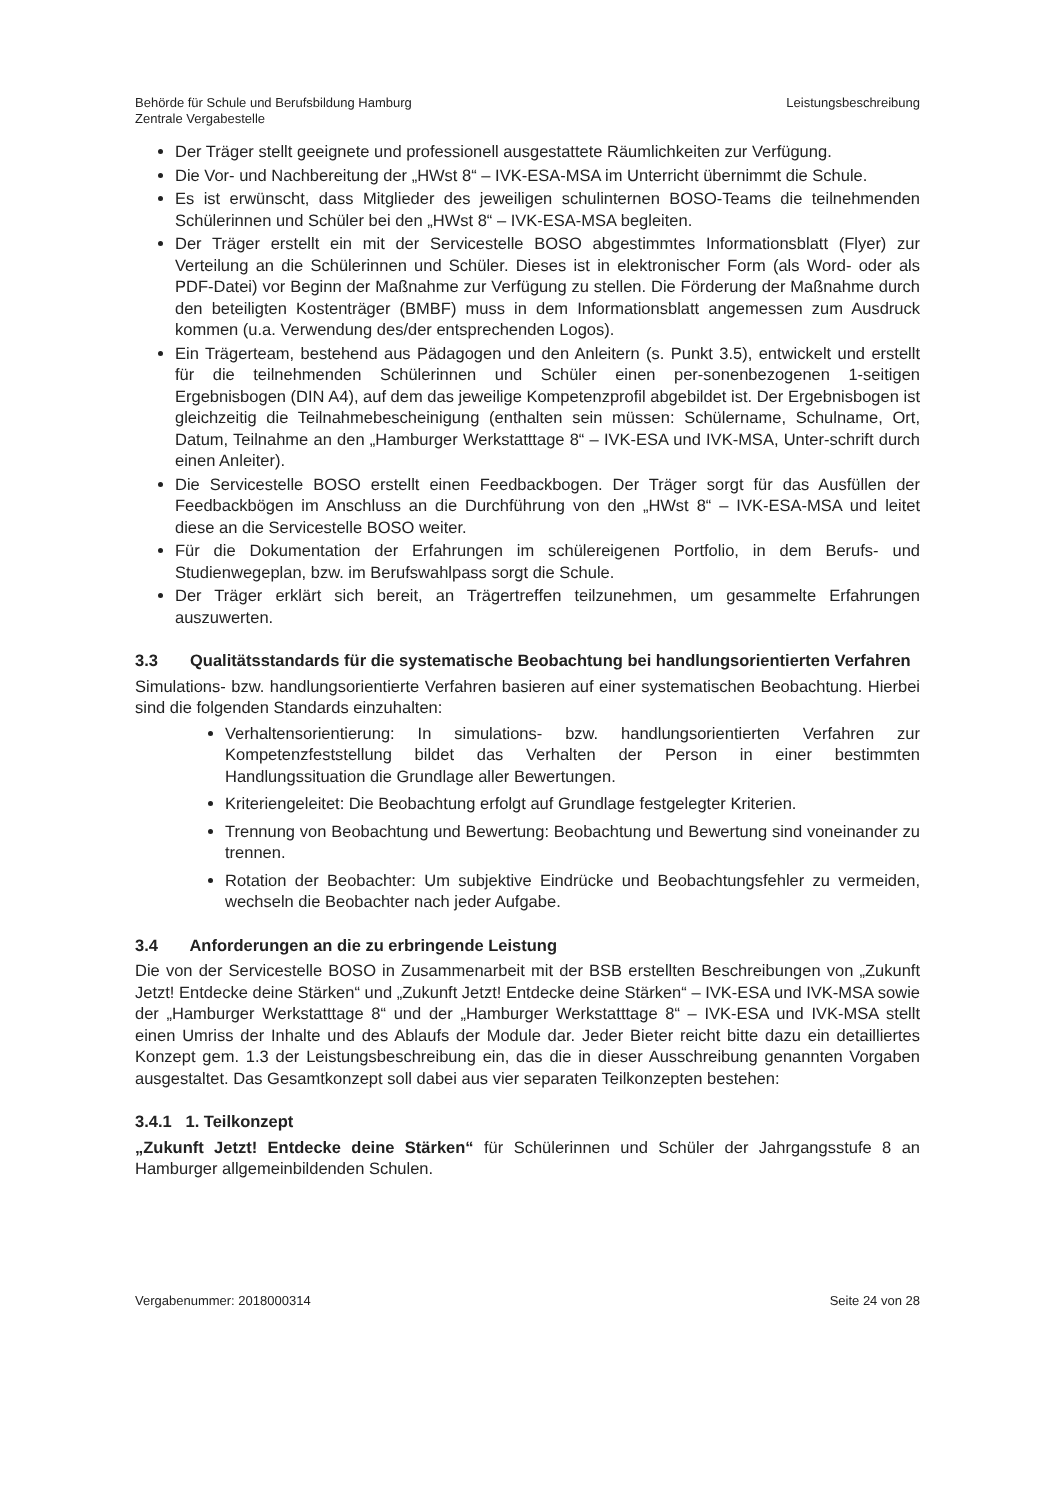Behörde für Schule und Berufsbildung Hamburg
Zentrale Vergabestelle
Leistungsbeschreibung
Der Träger stellt geeignete und professionell ausgestattete Räumlichkeiten zur Verfügung.
Die Vor- und Nachbereitung der „HWst 8“ – IVK-ESA-MSA im Unterricht übernimmt die Schule.
Es ist erwünscht, dass Mitglieder des jeweiligen schulinternen BOSO-Teams die teilnehmenden Schülerinnen und Schüler bei den „HWst 8“ – IVK-ESA-MSA begleiten.
Der Träger erstellt ein mit der Servicestelle BOSO abgestimmtes Informationsblatt (Flyer) zur Verteilung an die Schülerinnen und Schüler. Dieses ist in elektronischer Form (als Word- oder als PDF-Datei) vor Beginn der Maßnahme zur Verfügung zu stellen. Die Förderung der Maßnahme durch den beteiligten Kostenträger (BMBF) muss in dem Informationsblatt angemessen zum Ausdruck kommen (u.a. Verwendung des/der entsprechenden Logos).
Ein Trägerteam, bestehend aus Pädagogen und den Anleitern (s. Punkt 3.5), entwickelt und erstellt für die teilnehmenden Schülerinnen und Schüler einen per-sonenbezogenen 1-seitigen Ergebnisbogen (DIN A4), auf dem das jeweilige Kompetenzprofil abgebildet ist. Der Ergebnisbogen ist gleichzeitig die Teilnahmebescheinigung (enthalten sein müssen: Schülername, Schulname, Ort, Datum, Teilnahme an den „Hamburger Werkstatttage 8“ – IVK-ESA und IVK-MSA, Unter-schrift durch einen Anleiter).
Die Servicestelle BOSO erstellt einen Feedbackbogen. Der Träger sorgt für das Ausfüllen der Feedbackbögen im Anschluss an die Durchführung von den „HWst 8“ – IVK-ESA-MSA und leitet diese an die Servicestelle BOSO weiter.
Für die Dokumentation der Erfahrungen im schülereigenen Portfolio, in dem Berufs- und Studienwegeplan, bzw. im Berufswahlpass sorgt die Schule.
Der Träger erklärt sich bereit, an Trägertreffen teilzunehmen, um gesammelte Erfahrungen auszuwerten.
3.3 Qualitätsstandards für die systematische Beobachtung bei handlungsorientierten Verfahren
Simulations- bzw. handlungsorientierte Verfahren basieren auf einer systematischen Beobachtung. Hierbei sind die folgenden Standards einzuhalten:
Verhaltensorientierung: In simulations- bzw. handlungsorientierten Verfahren zur Kompetenzfeststellung bildet das Verhalten der Person in einer bestimmten Handlungssituation die Grundlage aller Bewertungen.
Kriteriengeleitet: Die Beobachtung erfolgt auf Grundlage festgelegter Kriterien.
Trennung von Beobachtung und Bewertung: Beobachtung und Bewertung sind voneinander zu trennen.
Rotation der Beobachter: Um subjektive Eindrücke und Beobachtungsfehler zu vermeiden, wechseln die Beobachter nach jeder Aufgabe.
3.4 Anforderungen an die zu erbringende Leistung
Die von der Servicestelle BOSO in Zusammenarbeit mit der BSB erstellten Beschreibungen von „Zukunft Jetzt! Entdecke deine Stärken“ und „Zukunft Jetzt! Entdecke deine Stärken“ – IVK-ESA und IVK-MSA sowie der „Hamburger Werkstatttage 8“ und der „Hamburger Werkstatttage 8“ – IVK-ESA und IVK-MSA stellt einen Umriss der Inhalte und des Ablaufs der Module dar. Jeder Bieter reicht bitte dazu ein detailliertes Konzept gem. 1.3 der Leistungsbeschreibung ein, das die in dieser Ausschreibung genannten Vorgaben ausgestaltet. Das Gesamtkonzept soll dabei aus vier separaten Teilkonzepten bestehen:
3.4.1 1. Teilkonzept
„Zukunft Jetzt! Entdecke deine Stärken“ für Schülerinnen und Schüler der Jahrgangsstufe 8 an Hamburger allgemeinbildenden Schulen.
Vergabenummer: 2018000314 Seite 24 von 28